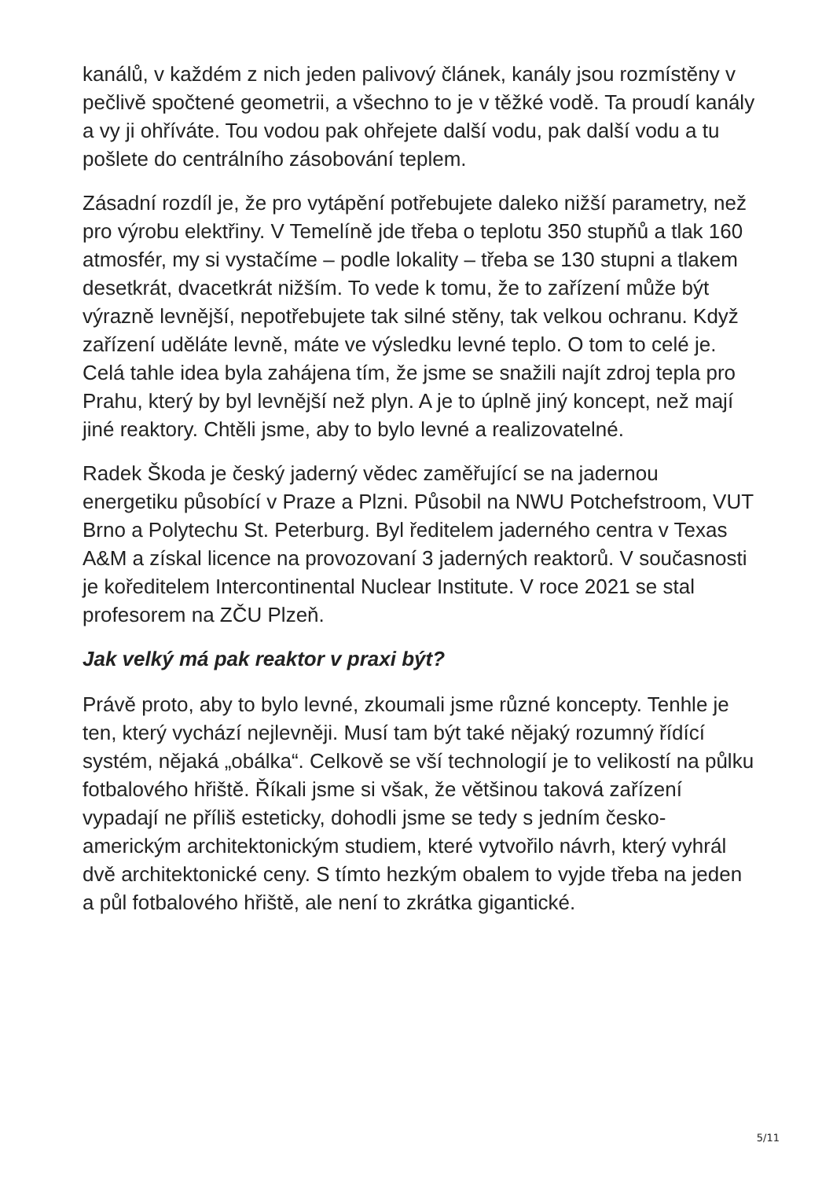kanálů, v každém z nich jeden palivový článek, kanály jsou rozmístěny v pečlivě spočtené geometrii, a všechno to je v těžké vodě. Ta proudí kanály a vy ji ohříváte. Tou vodou pak ohřejete další vodu, pak další vodu a tu pošlete do centrálního zásobování teplem.
Zásadní rozdíl je, že pro vytápění potřebujete daleko nižší parametry, než pro výrobu elektřiny. V Temelíně jde třeba o teplotu 350 stupňů a tlak 160 atmosfér, my si vystačíme – podle lokality – třeba se 130 stupni a tlakem desetkrát, dvacetkrát nižším. To vede k tomu, že to zařízení může být výrazně levnější, nepotřebujete tak silné stěny, tak velkou ochranu. Když zařízení uděláte levně, máte ve výsledku levné teplo. O tom to celé je. Celá tahle idea byla zahájena tím, že jsme se snažili najít zdroj tepla pro Prahu, který by byl levnější než plyn. A je to úplně jiný koncept, než mají jiné reaktory. Chtěli jsme, aby to bylo levné a realizovatelné.
Radek Škoda je český jaderný vědec zaměřující se na jadernou energetiku působící v Praze a Plzni. Působil na NWU Potchefstroom, VUT Brno a Polytechu St. Peterburg. Byl ředitelem jaderného centra v Texas A&M a získal licence na provozovaní 3 jaderných reaktorů. V současnosti je koředitelem Intercontinental Nuclear Institute. V roce 2021 se stal profesorem na ZČU Plzeň.
Jak velký má pak reaktor v praxi být?
Právě proto, aby to bylo levné, zkoumali jsme různé koncepty. Tenhle je ten, který vychází nejlevněji. Musí tam být také nějaký rozumný řídící systém, nějaká „obálka“. Celkově se vší technologií je to velikostí na půlku fotbalového hřiště. Říkali jsme si však, že většinou taková zařízení vypadají ne příliš esteticky, dohodli jsme se tedy s jedním česko-americkým architektonickým studiem, které vytvořilo návrh, který vyhrál dvě architektonické ceny. S tímto hezkým obalem to vyjde třeba na jeden a půl fotbalového hřiště, ale není to zkrátka gigantické.
5/11